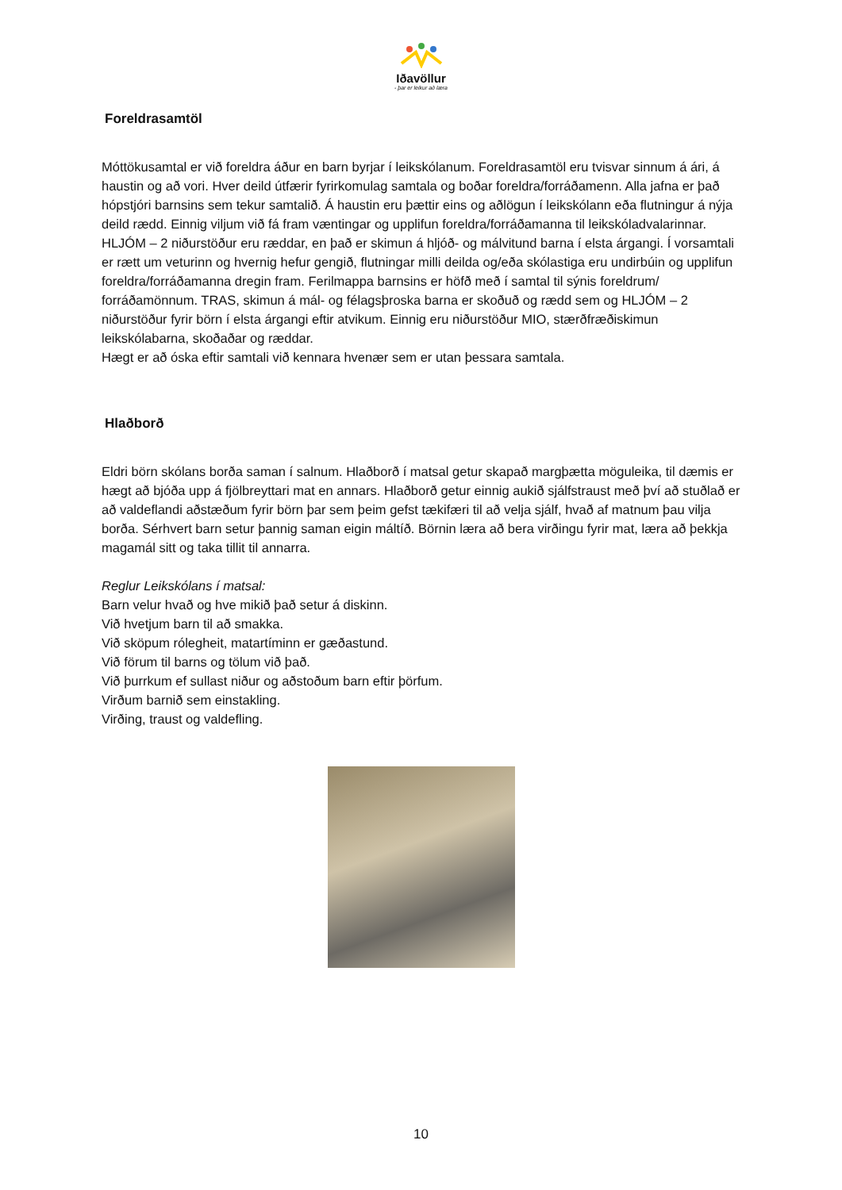Iðavöllur
- þar er leikur að læra
Foreldrasamtöl
Móttökusamtal er við foreldra áður en barn byrjar í leikskólanum. Foreldrasamtöl eru tvisvar sinnum á ári, á haustin og að vori. Hver deild útfærir fyrirkomulag samtala og boðar foreldra/forráðamenn. Alla jafna er það hópstjóri barnsins sem tekur samtalið. Á haustin eru þættir eins og aðlögun í leikskólann eða flutningur á nýja deild rædd. Einnig viljum við fá fram væntingar og upplifun foreldra/forráðamanna til leikskóladvalarinnar. HLJÓM – 2 niðurstöður eru ræddar, en það er skimun á hljóð- og málvitund barna í elsta árgangi. Í vorsamtali er rætt um veturinn og hvernig hefur gengið, flutningar milli deilda og/eða skólastiga eru undirbúin og upplifun foreldra/forráðamanna dregin fram. Ferilmappa barnsins er höfð með í samtal til sýnis foreldrum/ forráðamönnum. TRAS, skimun á mál- og félagsþroska barna er skoðuð og rædd sem og HLJÓM – 2 niðurstöður fyrir börn í elsta árgangi eftir atvikum. Einnig eru niðurstöður MIO, stærðfræðiskimun leikskólabarna, skoðaðar og ræddar.
Hægt er að óska eftir samtali við kennara hvenær sem er utan þessara samtala.
Hlaðborð
Eldri börn skólans borða saman í salnum. Hlaðborð í matsal getur skapað margþætta möguleika, til dæmis er hægt að bjóða upp á fjölbreyttari mat en annars. Hlaðborð getur einnig aukið sjálfstraust með því að stuðlað er að valdeflandi aðstæðum fyrir börn þar sem þeim gefst tækifæri til að velja sjálf, hvað af matnum þau vilja borða. Sérhvert barn setur þannig saman eigin máltíð. Börnin læra að bera virðingu fyrir mat, læra að þekkja magamál sitt og taka tillit til annarra.
Reglur Leikskólans í matsal:
Barn velur hvað og hve mikið það setur á diskinn.
Við hvetjum barn til að smakka.
Við sköpum rólegheit, matartíminn er gæðastund.
Við förum til barns og tölum við það.
Við þurrkum ef sullast niður og aðstoðum barn eftir þörfum.
Virðum barnið sem einstakling.
Virðing, traust og valdefling.
10